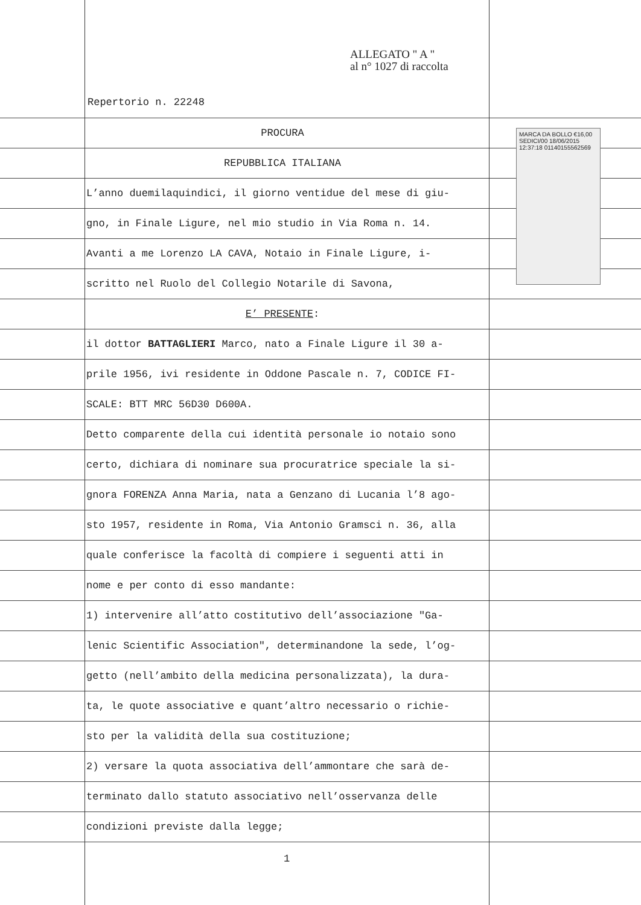MARCA DA BOLLO €16,00 SEDICI/00 18/06/2015 12:37:18 01140155562569
ALLEGATO " A "
al n° 1027 di raccolta
Repertorio n. 22248
PROCURA
REPUBBLICA ITALIANA
L’anno duemilaquindici, il giorno ventidue del mese di giu-
gno, in Finale Ligure, nel mio studio in Via Roma n. 14.
Avanti a me Lorenzo LA CAVA, Notaio in Finale Ligure, i-
scritto nel Ruolo del Collegio Notarile di Savona,
E’ PRESENTE:
il dottor BATTAGLIERI Marco, nato a Finale Ligure il 30 a-
prile 1956, ivi residente in Oddone Pascale n. 7, CODICE FI-
SCALE: BTT MRC 56D30 D600A.
Detto comparente della cui identità personale io notaio sono
certo, dichiara di nominare sua procuratrice speciale la si-
gnora FORENZA Anna Maria, nata a Genzano di Lucania l’8 ago-
sto 1957, residente in Roma, Via Antonio Gramsci n. 36, alla
quale conferisce la facoltà di compiere i seguenti atti in
nome e per conto di esso mandante:
1) intervenire all’atto costitutivo dell’associazione "Ga-
lenic Scientific Association", determinandone la sede, l’og-
getto (nell’ambito della medicina personalizzata), la dura-
ta, le quote associative e quant’altro necessario o richie-
sto per la validità della sua costituzione;
2) versare la quota associativa dell’ammontare che sarà de-
terminato dallo statuto associativo nell’osservanza delle
condizioni previste dalla legge;
1